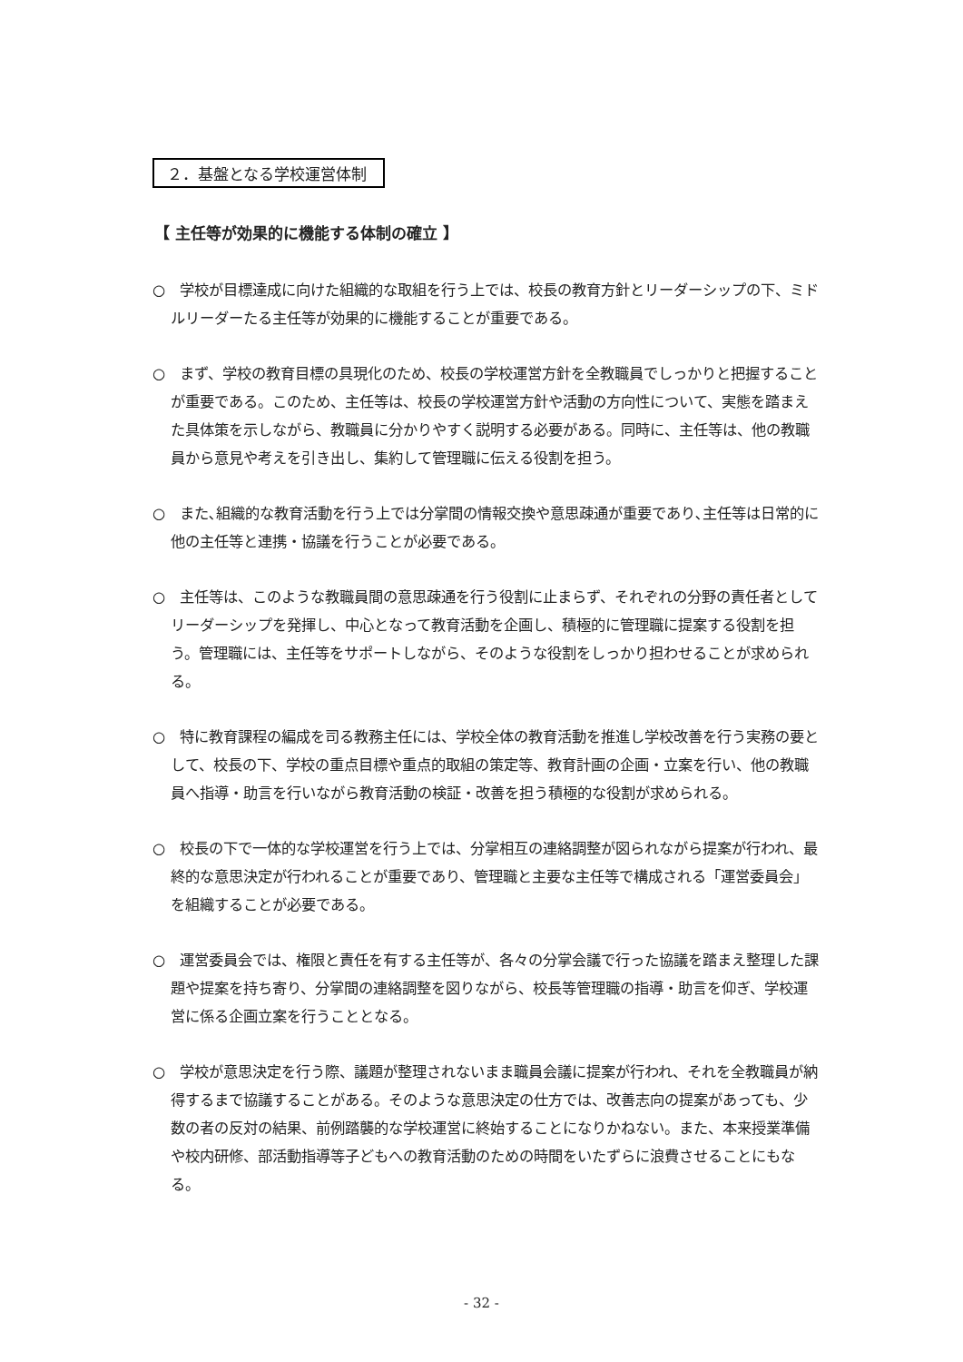２．基盤となる学校運営体制
【 主任等が効果的に機能する体制の確立 】
○　学校が目標達成に向けた組織的な取組を行う上では、校長の教育方針とリーダーシップの下、ミドルリーダーたる主任等が効果的に機能することが重要である。
○　まず、学校の教育目標の具現化のため、校長の学校運営方針を全教職員でしっかりと把握することが重要である。このため、主任等は、校長の学校運営方針や活動の方向性について、実態を踏まえた具体策を示しながら、教職員に分かりやすく説明する必要がある。同時に、主任等は、他の教職員から意見や考えを引き出し、集約して管理職に伝える役割を担う。
○　また､組織的な教育活動を行う上では分掌間の情報交換や意思疎通が重要であり､主任等は日常的に他の主任等と連携・協議を行うことが必要である。
○　主任等は、このような教職員間の意思疎通を行う役割に止まらず、それぞれの分野の責任者としてリーダーシップを発揮し、中心となって教育活動を企画し、積極的に管理職に提案する役割を担う。管理職には、主任等をサポートしながら、そのような役割をしっかり担わせることが求められる。
○　特に教育課程の編成を司る教務主任には、学校全体の教育活動を推進し学校改善を行う実務の要として、校長の下、学校の重点目標や重点的取組の策定等、教育計画の企画・立案を行い、他の教職員へ指導・助言を行いながら教育活動の検証・改善を担う積極的な役割が求められる。
○　校長の下で一体的な学校運営を行う上では、分掌相互の連絡調整が図られながら提案が行われ、最終的な意思決定が行われることが重要であり、管理職と主要な主任等で構成される「運営委員会」を組織することが必要である。
○　運営委員会では、権限と責任を有する主任等が、各々の分掌会議で行った協議を踏まえ整理した課題や提案を持ち寄り、分掌間の連絡調整を図りながら、校長等管理職の指導・助言を仰ぎ、学校運営に係る企画立案を行うこととなる。
○　学校が意思決定を行う際、議題が整理されないまま職員会議に提案が行われ、それを全教職員が納得するまで協議することがある。そのような意思決定の仕方では、改善志向の提案があっても、少数の者の反対の結果、前例踏襲的な学校運営に終始することになりかねない。また、本来授業準備や校内研修、部活動指導等子どもへの教育活動のための時間をいたずらに浪費させることにもなる。
- 32 -